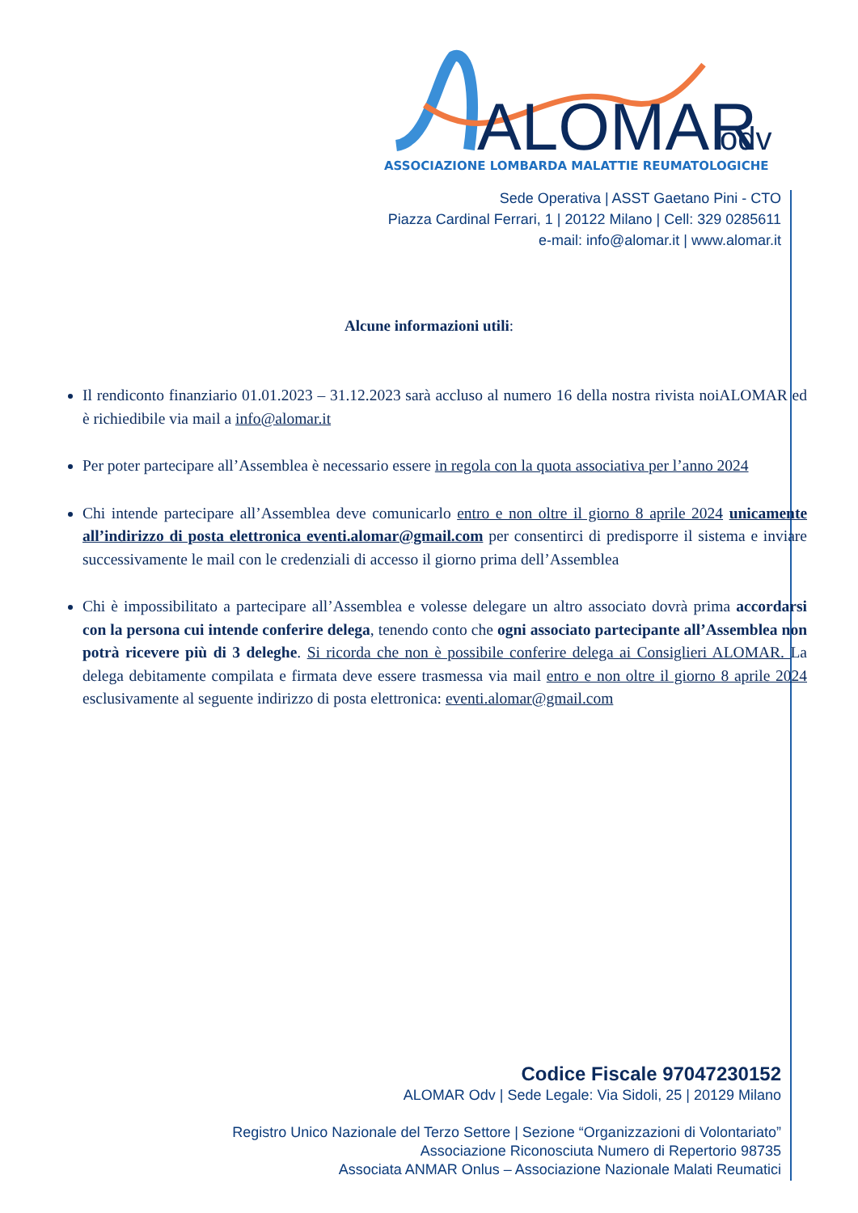ALOMAR
odv
ASSOCIAZIONE LOMBARDA MALATTIE REUMATOLOGICHE
Sede Operativa | ASST Gaetano Pini - CTO
Piazza Cardinal Ferrari, 1 | 20122 Milano | Cell: 329 0285611
e-mail: info@alomar.it | www.alomar.it
Alcune informazioni utili:
Il rendiconto finanziario 01.01.2023 – 31.12.2023 sarà accluso al numero 16 della nostra rivista noiALOMAR ed è richiedibile via mail a info@alomar.it
Per poter partecipare all’Assemblea è necessario essere in regola con la quota associativa per l’anno 2024
Chi intende partecipare all’Assemblea deve comunicarlo entro e non oltre il giorno 8 aprile 2024 unicamente all’indirizzo di posta elettronica eventi.alomar@gmail.com per consentirci di predisporre il sistema e inviare successivamente le mail con le credenziali di accesso il giorno prima dell’Assemblea
Chi è impossibilitato a partecipare all’Assemblea e volesse delegare un altro associato dovrà prima accordarsi con la persona cui intende conferire delega, tenendo conto che ogni associato partecipante all’Assemblea non potrà ricevere più di 3 deleghe. Si ricorda che non è possibile conferire delega ai Consiglieri ALOMAR. La delega debitamente compilata e firmata deve essere trasmessa via mail entro e non oltre il giorno 8 aprile 2024 esclusivamente al seguente indirizzo di posta elettronica: eventi.alomar@gmail.com
Codice Fiscale 97047230152
ALOMAR Odv | Sede Legale: Via Sidoli, 25 | 20129 Milano
Registro Unico Nazionale del Terzo Settore | Sezione “Organizzazioni di Volontariato”
Associazione Riconosciuta Numero di Repertorio 98735
Associata ANMAR Onlus – Associazione Nazionale Malati Reumatici